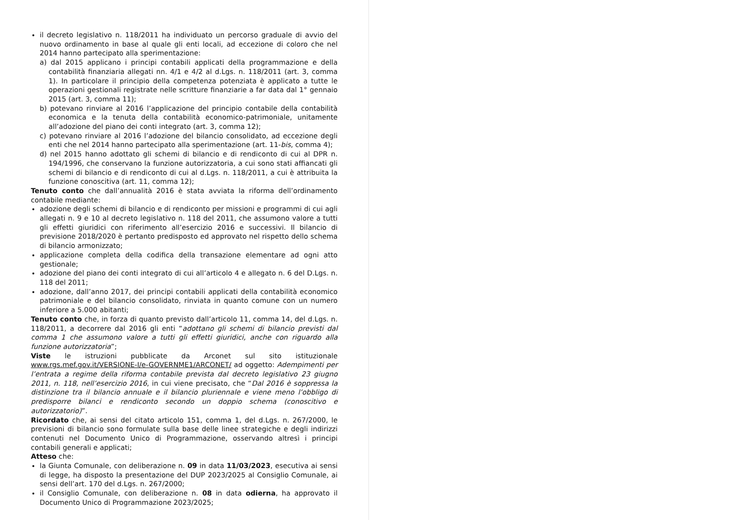il decreto legislativo n. 118/2011 ha individuato un percorso graduale di avvio del nuovo ordinamento in base al quale gli enti locali, ad eccezione di coloro che nel 2014 hanno partecipato alla sperimentazione:
a) dal 2015 applicano i principi contabili applicati della programmazione e della contabilità finanziaria allegati nn. 4/1 e 4/2 al d.Lgs. n. 118/2011 (art. 3, comma 1). In particolare il principio della competenza potenziata è applicato a tutte le operazioni gestionali registrate nelle scritture finanziarie a far data dal 1° gennaio 2015 (art. 3, comma 11);
b) potevano rinviare al 2016 l’applicazione del principio contabile della contabilità economica e la tenuta della contabilità economico-patrimoniale, unitamente all’adozione del piano dei conti integrato (art. 3, comma 12);
c) potevano rinviare al 2016 l’adozione del bilancio consolidato, ad eccezione degli enti che nel 2014 hanno partecipato alla sperimentazione (art. 11-bis, comma 4);
d) nel 2015 hanno adottato gli schemi di bilancio e di rendiconto di cui al DPR n. 194/1996, che conservano la funzione autorizzatoria, a cui sono stati affiancati gli schemi di bilancio e di rendiconto di cui al d.Lgs. n. 118/2011, a cui è attribuita la funzione conoscitiva (art. 11, comma 12);
Tenuto conto che dall’annualità 2016 è stata avviata la riforma dell’ordinamento contabile mediante:
adozione degli schemi di bilancio e di rendiconto per missioni e programmi di cui agli allegati n. 9 e 10 al decreto legislativo n. 118 del 2011, che assumono valore a tutti gli effetti giuridici con riferimento all’esercizio 2016 e successivi. Il bilancio di previsione 2018/2020 è pertanto predisposto ed approvato nel rispetto dello schema di bilancio armonizzato;
applicazione completa della codifica della transazione elementare ad ogni atto gestionale;
adozione del piano dei conti integrato di cui all’articolo 4 e allegato n. 6 del D.Lgs. n. 118 del 2011;
adozione, dall’anno 2017, dei principi contabili applicati della contabilità economico patrimoniale e del bilancio consolidato, rinviata in quanto comune con un numero inferiore a 5.000 abitanti;
Tenuto conto che, in forza di quanto previsto dall’articolo 11, comma 14, del d.Lgs. n. 118/2011, a decorrere dal 2016 gli enti “adottano gli schemi di bilancio previsti dal comma 1 che assumono valore a tutti gli effetti giuridici, anche con riguardo alla funzione autorizzatoria”;
Viste le istruzioni pubblicate da Arconet sul sito istituzionale www.rgs.mef.gov.it/VERSIONE-I/e-GOVERNME1/ARCONET/ ad oggetto: Adempimenti per l’entrata a regime della riforma contabile prevista dal decreto legislativo 23 giugno 2011, n. 118, nell’esercizio 2016, in cui viene precisato, che “Dal 2016 è soppressa la distinzione tra il bilancio annuale e il bilancio pluriennale e viene meno l’obbligo di predisporre bilanci e rendiconto secondo un doppio schema (conoscitivo e autorizzatorio)”.
Ricordato che, ai sensi del citato articolo 151, comma 1, del d.Lgs. n. 267/2000, le previsioni di bilancio sono formulate sulla base delle linee strategiche e degli indirizzi contenuti nel Documento Unico di Programmazione, osservando altresì i principi contabili generali e applicati;
Atteso che:
la Giunta Comunale, con deliberazione n. 09 in data 11/03/2023, esecutiva ai sensi di legge, ha disposto la presentazione del DUP 2023/2025 al Consiglio Comunale, ai sensi dell’art. 170 del d.Lgs. n. 267/2000;
il Consiglio Comunale, con deliberazione n. 08 in data odierna, ha approvato il Documento Unico di Programmazione 2023/2025;